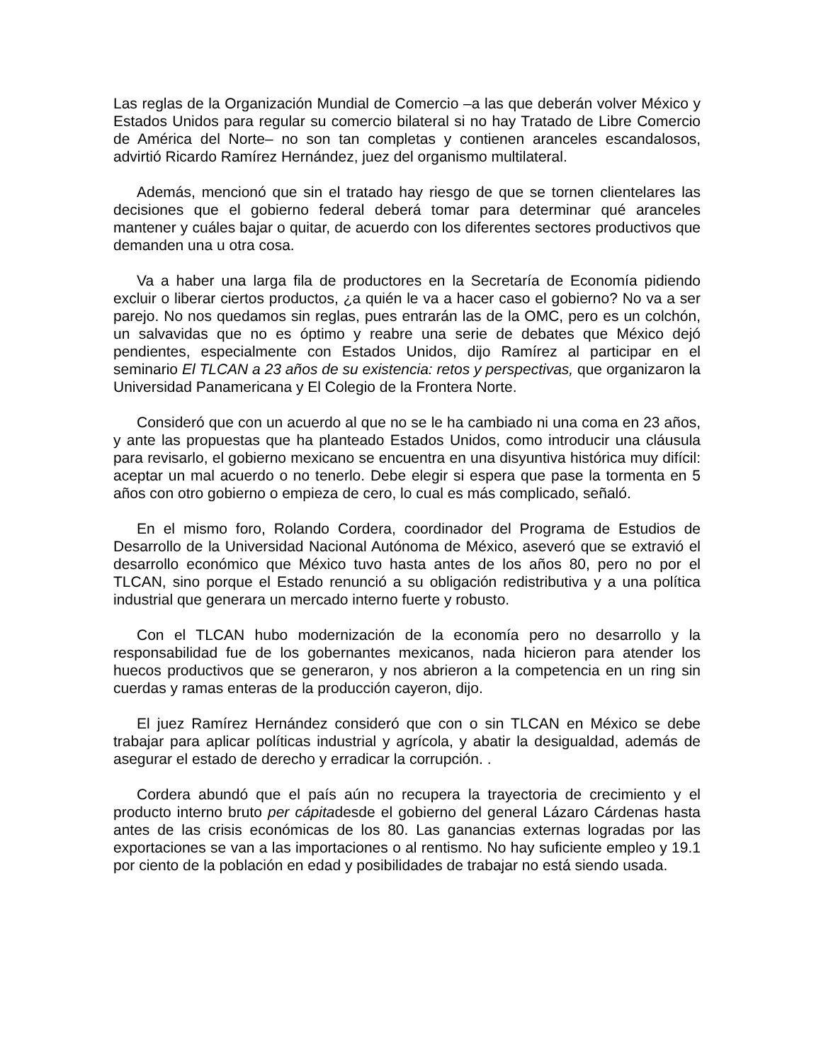Las reglas de la Organización Mundial de Comercio –a las que deberán volver México y Estados Unidos para regular su comercio bilateral si no hay Tratado de Libre Comercio de América del Norte– no son tan completas y contienen aranceles escandalosos, advirtió Ricardo Ramírez Hernández, juez del organismo multilateral.
Además, mencionó que sin el tratado hay riesgo de que se tornen clientelares las decisiones que el gobierno federal deberá tomar para determinar qué aranceles mantener y cuáles bajar o quitar, de acuerdo con los diferentes sectores productivos que demanden una u otra cosa.
Va a haber una larga fila de productores en la Secretaría de Economía pidiendo excluir o liberar ciertos productos, ¿a quién le va a hacer caso el gobierno? No va a ser parejo. No nos quedamos sin reglas, pues entrarán las de la OMC, pero es un colchón, un salvavidas que no es óptimo y reabre una serie de debates que México dejó pendientes, especialmente con Estados Unidos, dijo Ramírez al participar en el seminario El TLCAN a 23 años de su existencia: retos y perspectivas, que organizaron la Universidad Panamericana y El Colegio de la Frontera Norte.
Consideró que con un acuerdo al que no se le ha cambiado ni una coma en 23 años, y ante las propuestas que ha planteado Estados Unidos, como introducir una cláusula para revisarlo, el gobierno mexicano se encuentra en una disyuntiva histórica muy difícil: aceptar un mal acuerdo o no tenerlo. Debe elegir si espera que pase la tormenta en 5 años con otro gobierno o empieza de cero, lo cual es más complicado, señaló.
En el mismo foro, Rolando Cordera, coordinador del Programa de Estudios de Desarrollo de la Universidad Nacional Autónoma de México, aseveró que se extravió el desarrollo económico que México tuvo hasta antes de los años 80, pero no por el TLCAN, sino porque el Estado renunció a su obligación redistributiva y a una política industrial que generara un mercado interno fuerte y robusto.
Con el TLCAN hubo modernización de la economía pero no desarrollo y la responsabilidad fue de los gobernantes mexicanos, nada hicieron para atender los huecos productivos que se generaron, y nos abrieron a la competencia en un ring sin cuerdas y ramas enteras de la producción cayeron, dijo.
El juez Ramírez Hernández consideró que con o sin TLCAN en México se debe trabajar para aplicar políticas industrial y agrícola, y abatir la desigualdad, además de asegurar el estado de derecho y erradicar la corrupción. .
Cordera abundó que el país aún no recupera la trayectoria de crecimiento y el producto interno bruto per cápitadesde el gobierno del general Lázaro Cárdenas hasta antes de las crisis económicas de los 80. Las ganancias externas logradas por las exportaciones se van a las importaciones o al rentismo. No hay suficiente empleo y 19.1 por ciento de la población en edad y posibilidades de trabajar no está siendo usada.